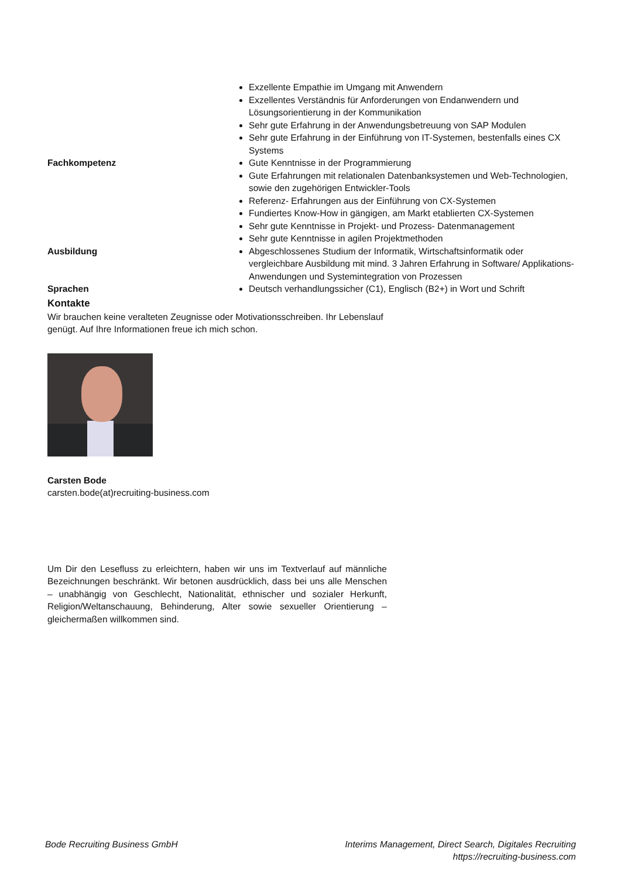| | Exzellente Empathie im Umgang mit Anwendern Exzellentes Verständnis für Anforderungen von Endanwendern und Lösungsorientierung in der Kommunikation Sehr gute Erfahrung in der Anwendungsbetreuung von SAP Modulen Sehr gute Erfahrung in der Einführung von IT-Systemen, bestenfalls eines CX Systems |
| Fachkompetenz | Gute Kenntnisse in der Programmierung Gute Erfahrungen mit relationalen Datenbanksystemen und Web-Technologien, sowie den zugehörigen Entwickler-Tools Referenz- Erfahrungen aus der Einführung von CX-Systemen Fundiertes Know-How in gängigen, am Markt etablierten CX-Systemen Sehr gute Kenntnisse in Projekt- und Prozess- Datenmanagement Sehr gute Kenntnisse in agilen Projektmethoden |
| Ausbildung | Abgeschlossenes Studium der Informatik, Wirtschaftsinformatik oder vergleichbare Ausbildung mit mind. 3 Jahren Erfahrung in Software/ Applikations-Anwendungen und Systemintegration von Prozessen |
| Sprachen | Deutsch verhandlungssicher (C1), Englisch (B2+) in Wort und Schrift |
Kontakte
Wir brauchen keine veralteten Zeugnisse oder Motivationsschreiben. Ihr Lebenslauf genügt. Auf Ihre Informationen freue ich mich schon.
Carsten Bode
carsten.bode(at)recruiting-business.com
Um Dir den Lesefluss zu erleichtern, haben wir uns im Textverlauf auf männliche Bezeichnungen beschränkt. Wir betonen ausdrücklich, dass bei uns alle Menschen – unabhängig von Geschlecht, Nationalität, ethnischer und sozialer Herkunft, Religion/Weltanschauung, Behinderung, Alter sowie sexueller Orientierung – gleichermaßen willkommen sind.
Bode Recruiting Business GmbH Interims Management, Direct Search, Digitales Recruiting
https://recruiting-business.com